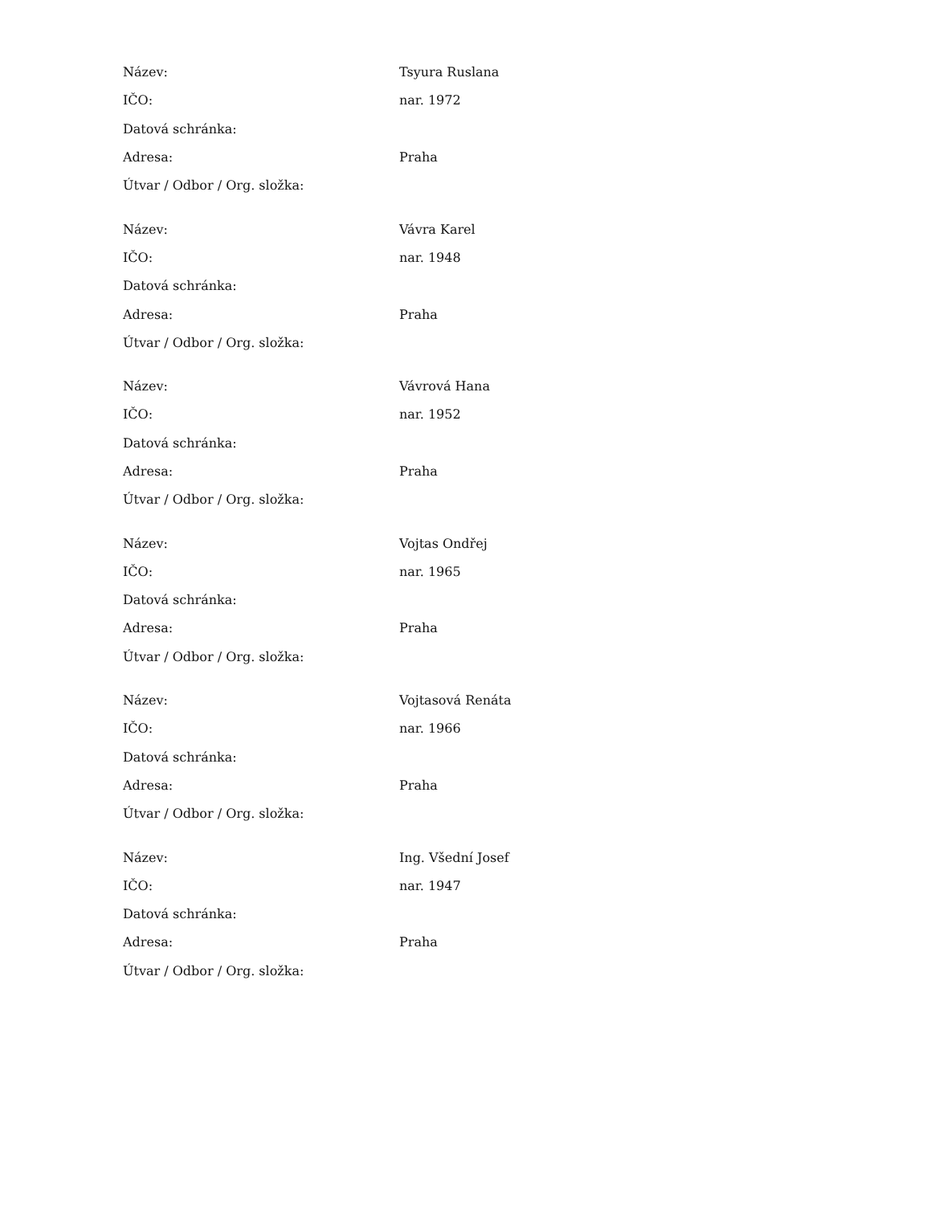| Název: | Tsyura Ruslana |
| IČO: | nar. 1972 |
| Datová schránka: | |
| Adresa: | Praha |
| Útvar / Odbor / Org. složka: | |
| Název: | Vávra Karel |
| IČO: | nar. 1948 |
| Datová schránka: | |
| Adresa: | Praha |
| Útvar / Odbor / Org. složka: | |
| Název: | Vávrová Hana |
| IČO: | nar. 1952 |
| Datová schránka: | |
| Adresa: | Praha |
| Útvar / Odbor / Org. složka: | |
| Název: | Vojtas Ondřej |
| IČO: | nar. 1965 |
| Datová schránka: | |
| Adresa: | Praha |
| Útvar / Odbor / Org. složka: | |
| Název: | Vojtasová Renáta |
| IČO: | nar. 1966 |
| Datová schránka: | |
| Adresa: | Praha |
| Útvar / Odbor / Org. složka: | |
| Název: | Ing. Všední Josef |
| IČO: | nar. 1947 |
| Datová schránka: | |
| Adresa: | Praha |
| Útvar / Odbor / Org. složka: | |